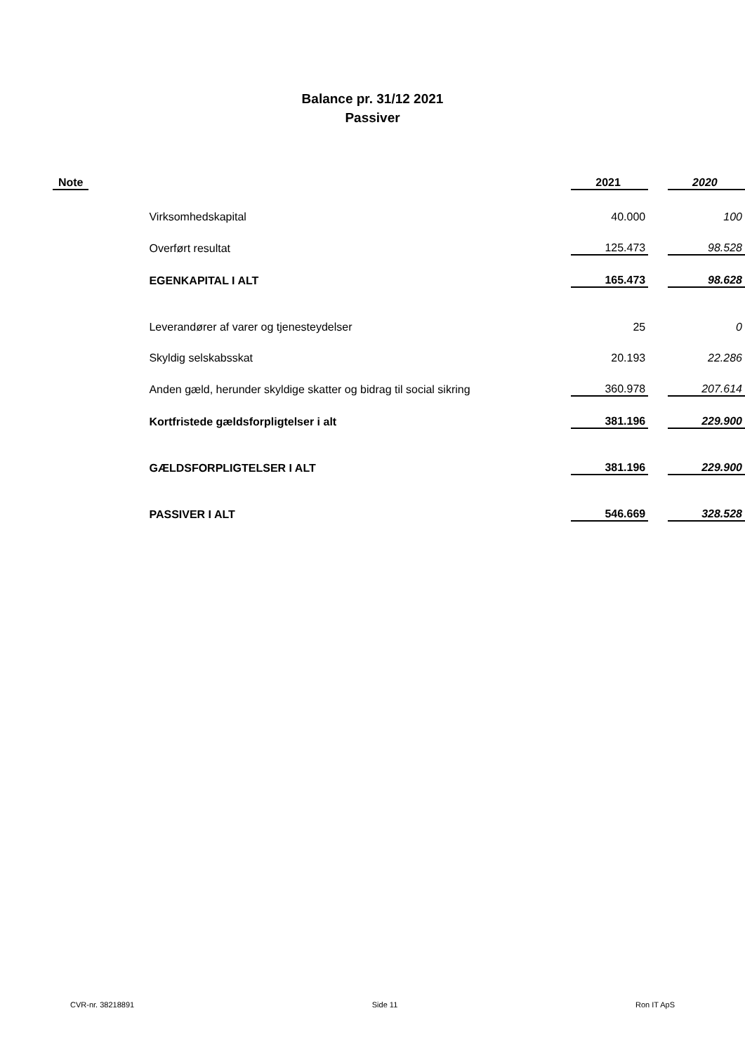Balance pr. 31/12 2021
Passiver
| Note | | 2021 | | 2020 |
| --- | --- | --- | --- | --- |
| | Virksomhedskapital | 40.000 | | 100 |
| | Overført resultat | 125.473 | | 98.528 |
| | EGENKAPITAL I ALT | 165.473 | | 98.628 |
| | Leverandører af varer og tjenesteydelser | 25 | | 0 |
| | Skyldig selskabsskat | 20.193 | | 22.286 |
| | Anden gæld, herunder skyldige skatter og bidrag til social sikring | 360.978 | | 207.614 |
| | Kortfristede gældsforpligtelser i alt | 381.196 | | 229.900 |
| | GÆLDSFORPLIGTELSER I ALT | 381.196 | | 229.900 |
| | PASSIVER I ALT | 546.669 | | 328.528 |
CVR-nr. 38218891 Side 11 Ron IT ApS